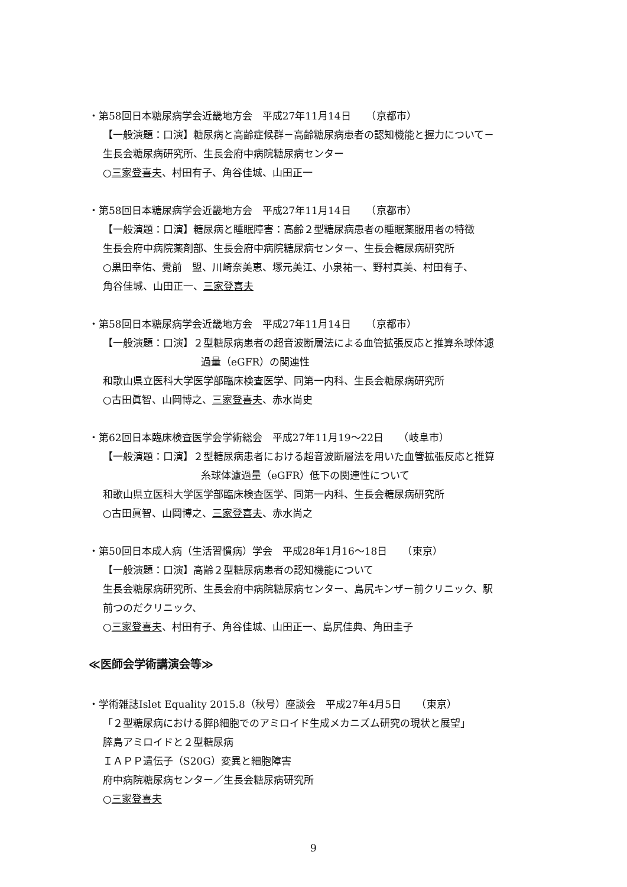・第58回日本糖尿病学会近畿地方会　平成27年11月14日　　（京都市）
【一般演題：口演】糖尿病と高齢症候群－高齢糖尿病患者の認知機能と握力について－
生長会糖尿病研究所、生長会府中病院糖尿病センター
○三家登喜夫、村田有子、角谷佳城、山田正一
・第58回日本糖尿病学会近畿地方会　平成27年11月14日　　（京都市）
【一般演題：口演】糖尿病と睡眠障害：高齢２型糖尿病患者の睡眠薬服用者の特徴
生長会府中病院薬剤部、生長会府中病院糖尿病センター、生長会糖尿病研究所
○黒田幸佑、覺前　盟、川崎奈美恵、塚元美江、小泉祐一、野村真美、村田有子、
角谷佳城、山田正一、三家登喜夫
・第58回日本糖尿病学会近畿地方会　平成27年11月14日　　（京都市）
【一般演題：口演】２型糖尿病患者の超音波断層法による血管拡張反応と推算糸球体濾
過量（eGFR）の関連性
和歌山県立医科大学医学部臨床検査医学、同第一内科、生長会糖尿病研究所
○古田眞智、山岡博之、三家登喜夫、赤水尚史
・第62回日本臨床検査医学会学術総会　平成27年11月19～22日　　（岐阜市）
【一般演題：口演】２型糖尿病患者における超音波断層法を用いた血管拡張反応と推算
糸球体濾過量（eGFR）低下の関連性について
和歌山県立医科大学医学部臨床検査医学、同第一内科、生長会糖尿病研究所
○古田眞智、山岡博之、三家登喜夫、赤水尚之
・第50回日本成人病（生活習慣病）学会　平成28年1月16～18日　　（東京）
【一般演題：口演】高齢２型糖尿病患者の認知機能について
生長会糖尿病研究所、生長会府中病院糖尿病センター、島尻キンザー前クリニック、駅
前つのだクリニック、
○三家登喜夫、村田有子、角谷佳城、山田正一、島尻佳典、角田圭子
≪医師会学術講演会等≫
・学術雑誌Islet Equality 2015.8（秋号）座談会　平成27年4月5日　　（東京）
「２型糖尿病における膵β細胞でのアミロイド生成メカニズム研究の現状と展望」
膵島アミロイドと２型糖尿病
ＩＡＰＰ遺伝子（S20G）変異と細胞障害
府中病院糖尿病センター／生長会糖尿病研究所
○三家登喜夫
9